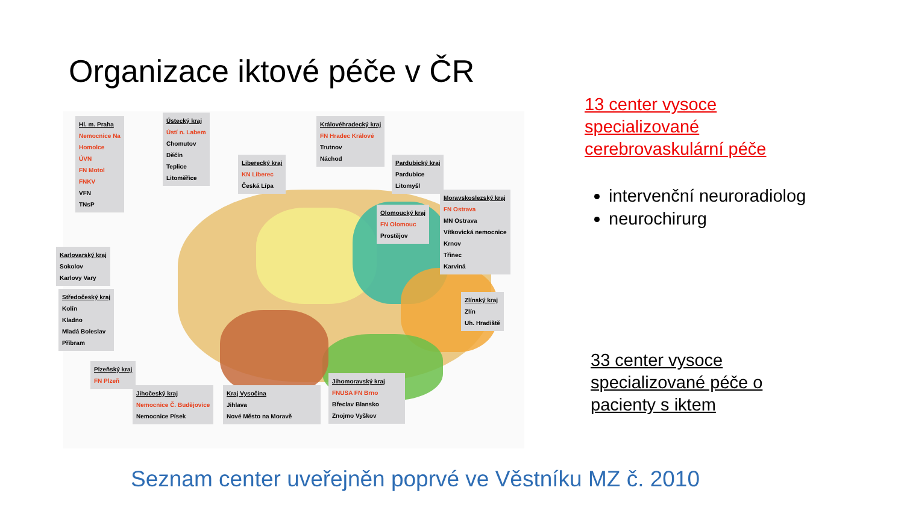Organizace iktové péče v ČR
Hl. m. Praha
Nemocnice Na
Homolce
ÚVN
FN Motol
FNKV
VFN
TNsP
Ústecký kraj
Ústí n. Labem
Chomutov
Děčín
Teplice
Litoměřice
Liberecký kraj
KN Liberec
Česká Lípa
Královéhradecký kraj
FN Hradec Králové
Trutnov
Náchod
Pardubický kraj
Pardubice
Litomyšl
Olomoucký kraj
FN Olomouc
Prostějov
Moravskoslezský kraj
FN Ostrava
MN Ostrava
Vítkovická nemocnice
Krnov
Třinec
Karviná
Karlovarský kraj
Sokolov
Karlovy Vary
Středočeský kraj
Kolín
Kladno
Mladá Boleslav
Příbram
Zlínský kraj
Zlín
Uh. Hradiště
Plzeňský kraj
FN Plzeň
Jihočeský kraj
Nemocnice Č. Budějovice
Nemocnice Písek
Kraj Vysočina
Jihlava
Nové Město na Moravě
Jihomoravský kraj
FNUSA FN Brno
Břeclav Blansko
Znojmo Vyškov
13 center vysoce
specializované
cerebrovaskulární péče
intervenční neuroradiolog
neurochirurg
33 center vysoce
specializované péče o
pacienty s iktem
Seznam center uveřejněn poprvé ve Věstníku MZ č. 2010